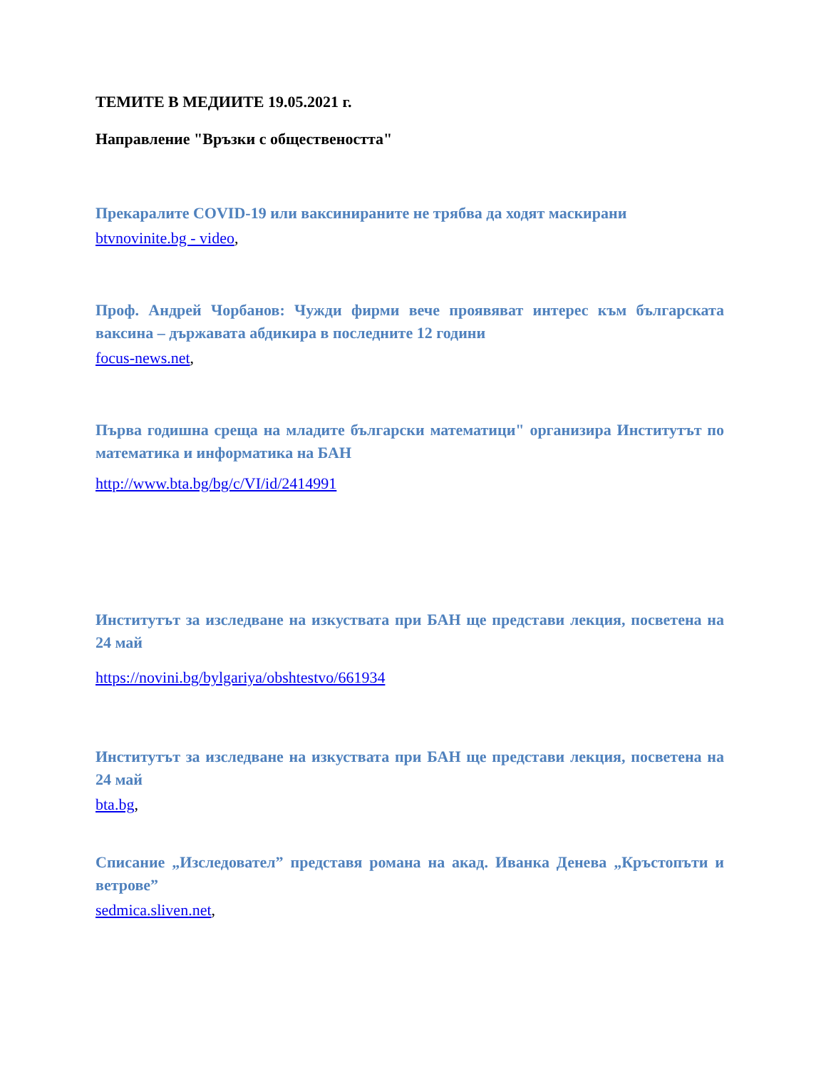ТЕМИТЕ В МЕДИИТЕ 19.05.2021 г.
Направление "Връзки с обществеността"
Прекаралите COVID-19 или ваксинираните не трябва да ходят маскирани
btvnovinite.bg - video,
Проф. Андрей Чорбанов: Чужди фирми вече проявяват интерес към българската ваксина – държавата абдикира в последните 12 години
focus-news.net,
Първа годишна среща на младите български математици" организира Институтът по математика и информатика на БАН
http://www.bta.bg/bg/c/VI/id/2414991
Институтът за изследване на изкуствата при БАН ще представи лекция, посветена на 24 май
https://novini.bg/bylgariya/obshtestvo/661934
Институтът за изследване на изкуствата при БАН ще представи лекция, посветена на 24 май
bta.bg,
Списание „Изследовател” представя романа на акад. Иванка Денева „Кръстопъти и ветрове”
sedmica.sliven.net,